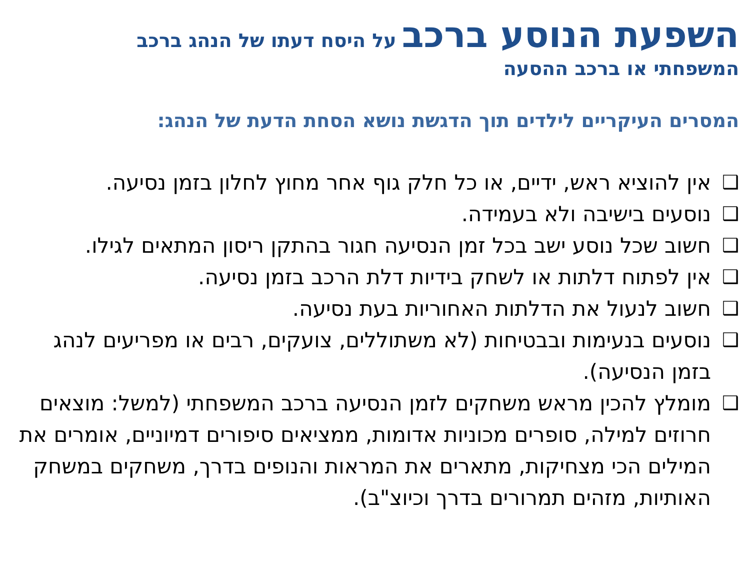השפעת הנוסע ברכב על היסח דעתו של הנהג ברכב
המשפחתי או ברכב ההסעה
המסרים העיקריים לילדים תוך הדגשת נושא הסחת הדעת של הנהג:
❑ אין להוציא ראש, ידיים, או כל חלק גוף אחר מחוץ לחלון בזמן נסיעה.
❑ נוסעים בישיבה ולא בעמידה.
❑ חשוב שכל נוסע ישב בכל זמן הנסיעה חגור בהתקן ריסון המתאים לגילו.
❑ אין לפתוח דלתות או לשחק בידיות דלת הרכב בזמן נסיעה.
❑ חשוב לנעול את הדלתות האחוריות בעת נסיעה.
❑ נוסעים בנעימות ובבטיחות (לא משתוללים, צועקים, רבים או מפריעים לנהג בזמן הנסיעה).
❑ מומלץ להכין מראש משחקים לזמן הנסיעה ברכב המשפחתי (למשל: מוצאים חרוזים למילה, סופרים מכוניות אדומות, ממציאים סיפורים דמיוניים, אומרים את המילים הכי מצחיקות, מתארים את המראות והנופים בדרך, משחקים במשחק האותיות, מזהים תמרורים בדרך וכיוצ"ב).